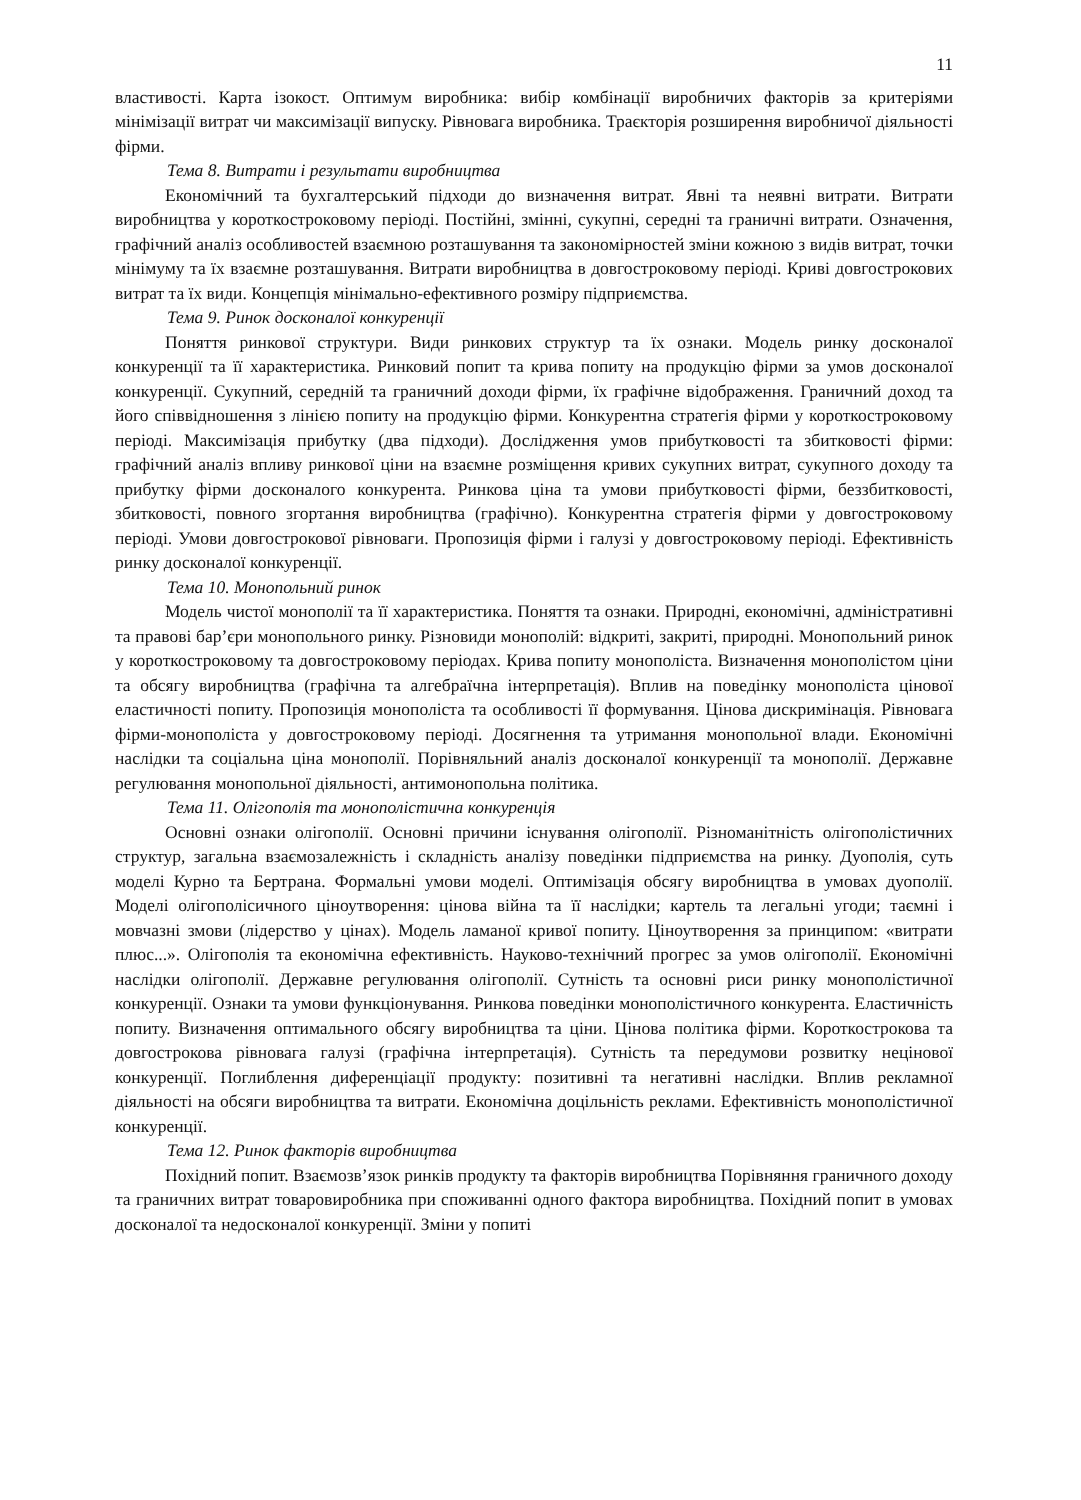11
властивості. Карта ізокост. Оптимум виробника: вибір комбінації виробничих факторів за критеріями мінімізації витрат чи максимізації випуску. Рівновага виробника. Траєкторія розширення виробничої діяльності фірми.
Тема 8. Витрати і результати виробництва
Економічний та бухгалтерський підходи до визначення витрат. Явні та неявні витрати. Витрати виробництва у короткостроковому періоді. Постійні, змінні, сукупні, середні та граничні витрати. Означення, графічний аналіз особливостей взаємною розташування та закономірностей зміни кожною з видів витрат, точки мінімуму та їх взаємне розташування. Витрати виробництва в довгостроковому періоді. Криві довгострокових витрат та їх види. Концепція мінімально-ефективного розміру підприємства.
Тема 9. Ринок досконалої конкуренції
Поняття ринкової структури. Види ринкових структур та їх ознаки. Модель ринку досконалої конкуренції та її характеристика. Ринковий попит та крива попиту на продукцію фірми за умов досконалої конкуренції. Сукупний, середній та граничний доходи фірми, їх графічне відображення. Граничний доход та його співвідношення з лінією попиту на продукцію фірми. Конкурентна стратегія фірми у короткостроковому періоді. Максимізація прибутку (два підходи). Дослідження умов прибутковості та збитковості фірми: графічний аналіз впливу ринкової ціни на взаємне розміщення кривих сукупних витрат, сукупного доходу та прибутку фірми досконалого конкурента. Ринкова ціна та умови прибутковості фірми, беззбитковості, збитковості, повного згортання виробництва (графічно). Конкурентна стратегія фірми у довгостроковому періоді. Умови довгострокової рівноваги. Пропозиція фірми і галузі у довгостроковому періоді. Ефективність ринку досконалої конкуренції.
Тема 10. Монопольний ринок
Модель чистої монополії та її характеристика. Поняття та ознаки. Природні, економічні, адміністративні та правові бар’єри монопольного ринку. Різновиди монополій: відкриті, закриті, природні. Монопольний ринок у короткостроковому та довгостроковому періодах. Крива попиту монополіста. Визначення монополістом ціни та обсягу виробництва (графічна та алгебраїчна інтерпретація). Вплив на поведінку монополіста цінової еластичності попиту. Пропозиція монополіста та особливості її формування. Цінова дискримінація. Рівновага фірми-монополіста у довгостроковому періоді. Досягнення та утримання монопольної влади. Економічні наслідки та соціальна ціна монополії. Порівняльний аналіз досконалої конкуренції та монополії. Державне регулювання монопольної діяльності, антимонопольна політика.
Тема 11. Олігополія та монополістична конкуренція
Основні ознаки олігополії. Основні причини існування олігополії. Різноманітність олігополістичних структур, загальна взаємозалежність і складність аналізу поведінки підприємства на ринку. Дуополія, суть моделі Курно та Бертрана. Формальні умови моделі. Оптимізація обсягу виробництва в умовах дуополії. Моделі олігополісичного ціноутворення: цінова війна та її наслідки; картель та легальні угоди; таємні і мовчазні змови (лідерство у цінах). Модель ламаної кривої попиту. Ціноутворення за принципом: «витрати плюс...». Олігополія та економічна ефективність. Науково-технічний прогрес за умов олігополії. Економічні наслідки олігополії. Державне регулювання олігополії. Сутність та основні риси ринку монополістичної конкуренції. Ознаки та умови функціонування. Ринкова поведінки монополістичного конкурента. Еластичність попиту. Визначення оптимального обсягу виробництва та ціни. Цінова політика фірми. Короткострокова та довгострокова рівновага галузі (графічна інтерпретація). Сутність та передумови розвитку нецінової конкуренції. Поглиблення диференціації продукту: позитивні та негативні наслідки. Вплив рекламної діяльності на обсяги виробництва та витрати. Економічна доцільність реклами. Ефективність монополістичної конкуренції.
Тема 12. Ринок факторів виробництва
Похідний попит. Взаємозв’язок ринків продукту та факторів виробництва Порівняння граничного доходу та граничних витрат товаровиробника при споживанні одного фактора виробництва. Похідний попит в умовах досконалої та недосконалої конкуренції. Зміни у попиті